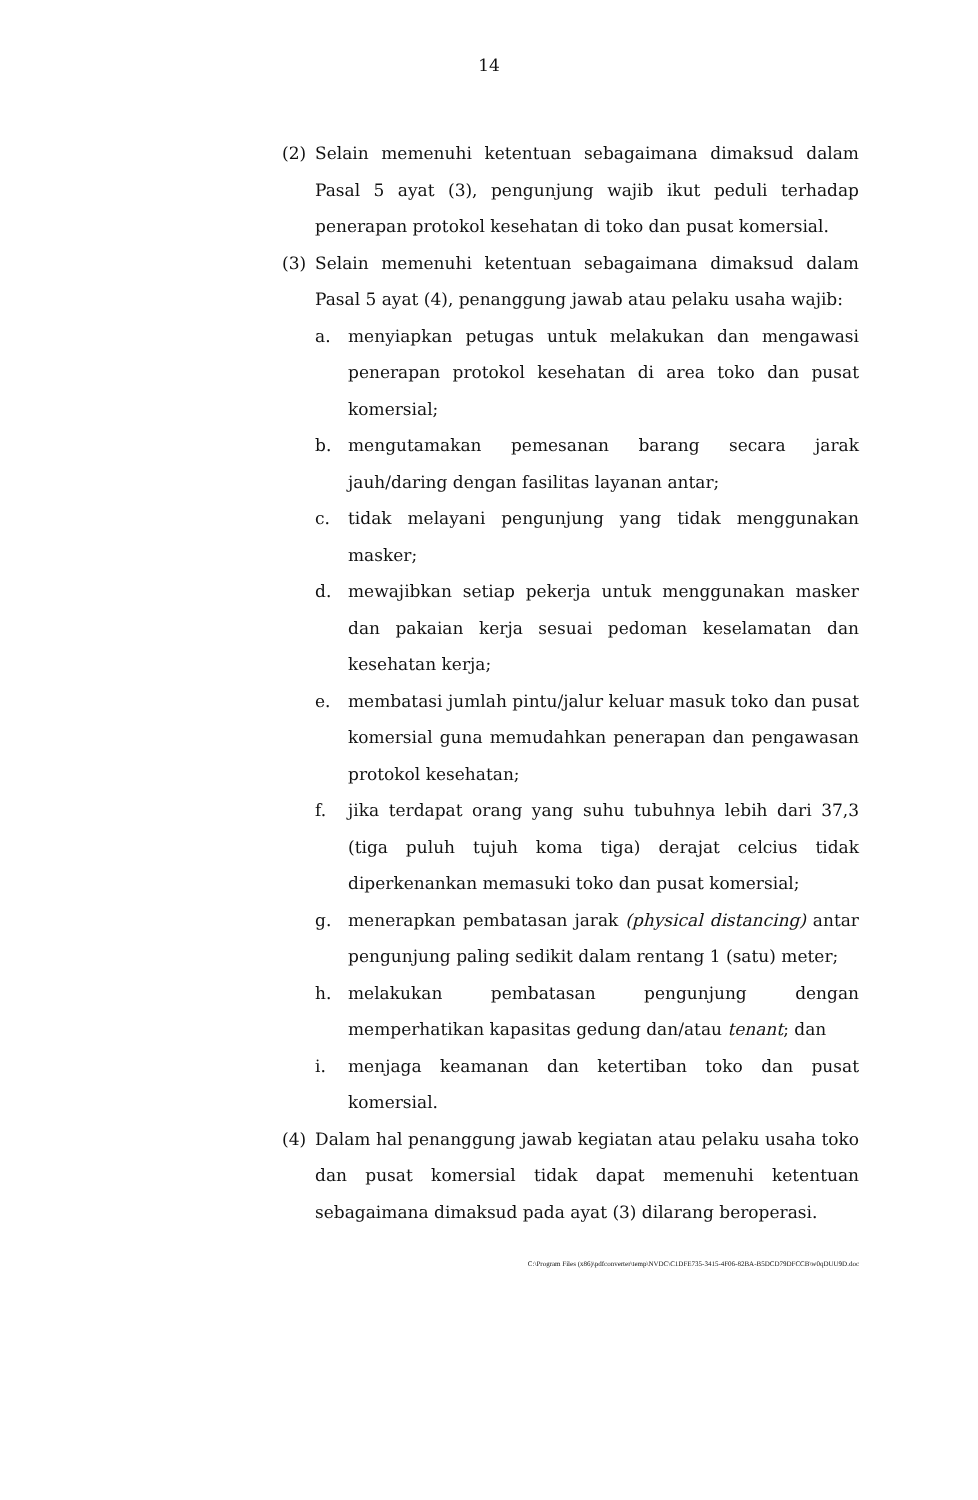14
(2) Selain memenuhi ketentuan sebagaimana dimaksud dalam Pasal 5 ayat (3), pengunjung wajib ikut peduli terhadap penerapan protokol kesehatan di toko dan pusat komersial.
(3) Selain memenuhi ketentuan sebagaimana dimaksud dalam Pasal 5 ayat (4), penanggung jawab atau pelaku usaha wajib:
a. menyiapkan petugas untuk melakukan dan mengawasi penerapan protokol kesehatan di area toko dan pusat komersial;
b. mengutamakan pemesanan barang secara jarak jauh/daring dengan fasilitas layanan antar;
c. tidak melayani pengunjung yang tidak menggunakan masker;
d. mewajibkan setiap pekerja untuk menggunakan masker dan pakaian kerja sesuai pedoman keselamatan dan kesehatan kerja;
e. membatasi jumlah pintu/jalur keluar masuk toko dan pusat komersial guna memudahkan penerapan dan pengawasan protokol kesehatan;
f. jika terdapat orang yang suhu tubuhnya lebih dari 37,3 (tiga puluh tujuh koma tiga) derajat celcius tidak diperkenankan memasuki toko dan pusat komersial;
g. menerapkan pembatasan jarak (physical distancing) antar pengunjung paling sedikit dalam rentang 1 (satu) meter;
h. melakukan pembatasan pengunjung dengan memperhatikan kapasitas gedung dan/atau tenant; dan
i. menjaga keamanan dan ketertiban toko dan pusat komersial.
(4) Dalam hal penanggung jawab kegiatan atau pelaku usaha toko dan pusat komersial tidak dapat memenuhi ketentuan sebagaimana dimaksud pada ayat (3) dilarang beroperasi.
C:\Program Files (x86)\pdfconverter\temp\NVDC\C1DFE735-3415-4F06-82BA-B5DCD79DFCCB\w0qDUU9D.doc